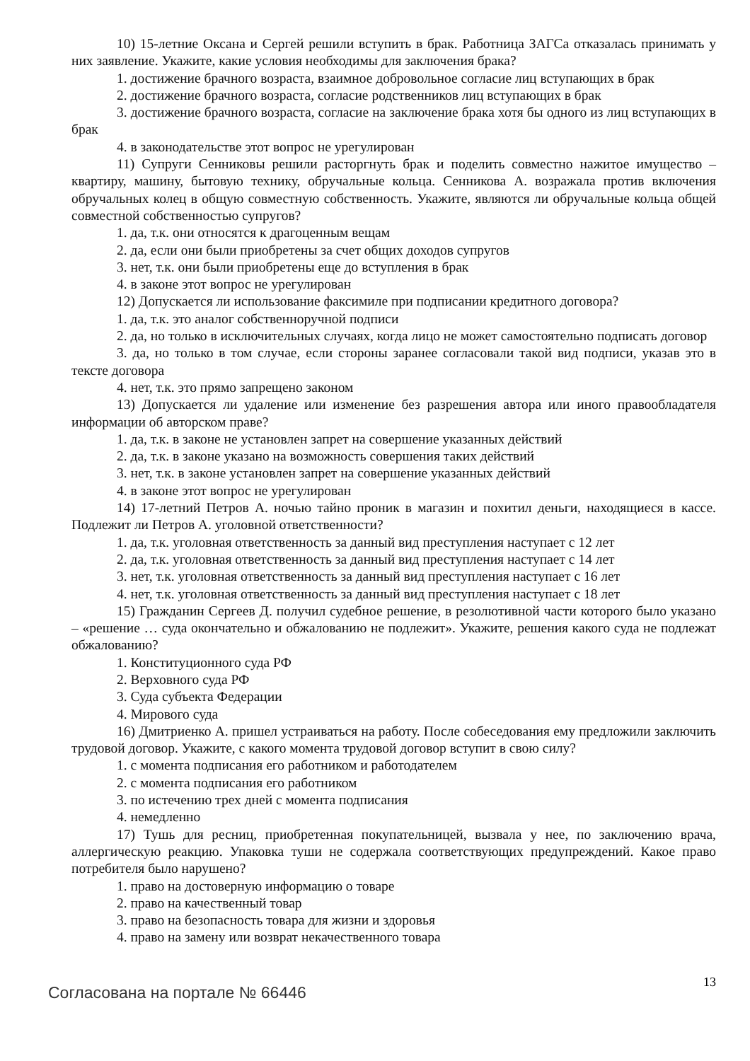10) 15-летние Оксана и Сергей решили вступить в брак. Работница ЗАГСа отказалась принимать у них заявление. Укажите, какие условия необходимы для заключения брака?
1. достижение брачного возраста, взаимное добровольное согласие лиц вступающих в брак
2. достижение брачного возраста, согласие родственников лиц вступающих в брак
3. достижение брачного возраста, согласие на заключение брака хотя бы одного из лиц вступающих в брак
4. в законодательстве этот вопрос не урегулирован
11) Супруги Сенниковы решили расторгнуть брак и поделить совместно нажитое имущество – квартиру, машину, бытовую технику, обручальные кольца. Сенникова А. возражала против включения обручальных колец в общую совместную собственность. Укажите, являются ли обручальные кольца общей совместной собственностью супругов?
1. да, т.к. они относятся к драгоценным вещам
2. да, если они были приобретены за счет общих доходов супругов
3. нет, т.к. они были приобретены еще до вступления в брак
4. в законе этот вопрос не урегулирован
12) Допускается ли использование факсимиле при подписании кредитного договора?
1. да, т.к. это аналог собственноручной подписи
2. да, но только в исключительных случаях, когда лицо не может самостоятельно подписать договор
3. да, но только в том случае, если стороны заранее согласовали такой вид подписи, указав это в тексте договора
4. нет, т.к. это прямо запрещено законом
13) Допускается ли удаление или изменение без разрешения автора или иного правообладателя информации об авторском праве?
1. да, т.к. в законе не установлен запрет на совершение указанных действий
2. да, т.к. в законе указано на возможность совершения таких действий
3. нет, т.к. в законе установлен запрет на совершение указанных действий
4. в законе этот вопрос не урегулирован
14) 17-летний Петров А. ночью тайно проник в магазин и похитил деньги, находящиеся в кассе. Подлежит ли Петров А. уголовной ответственности?
1. да, т.к. уголовная ответственность за данный вид преступления наступает с 12 лет
2. да, т.к. уголовная ответственность за данный вид преступления наступает с 14 лет
3. нет, т.к. уголовная ответственность за данный вид преступления наступает с 16 лет
4. нет, т.к. уголовная ответственность за данный вид преступления наступает с 18 лет
15) Гражданин Сергеев Д. получил судебное решение, в резолютивной части которого было указано – «решение … суда окончательно и обжалованию не подлежит». Укажите, решения какого суда не подлежат обжалованию?
1. Конституционного суда РФ
2. Верховного суда РФ
3. Суда субъекта Федерации
4. Мирового суда
16) Дмитриенко А. пришел устраиваться на работу. После собеседования ему предложили заключить трудовой договор. Укажите, с какого момента трудовой договор вступит в свою силу?
1. с момента подписания его работником и работодателем
2. с момента подписания его работником
3. по истечению трех дней с момента подписания
4. немедленно
17) Тушь для ресниц, приобретенная покупательницей, вызвала у нее, по заключению врача, аллергическую реакцию. Упаковка туши не содержала соответствующих предупреждений. Какое право потребителя было нарушено?
1. право на достоверную информацию о товаре
2. право на качественный товар
3. право на безопасность товара для жизни и здоровья
4. право на замену или возврат некачественного товара
Согласована на портале № 66446
13